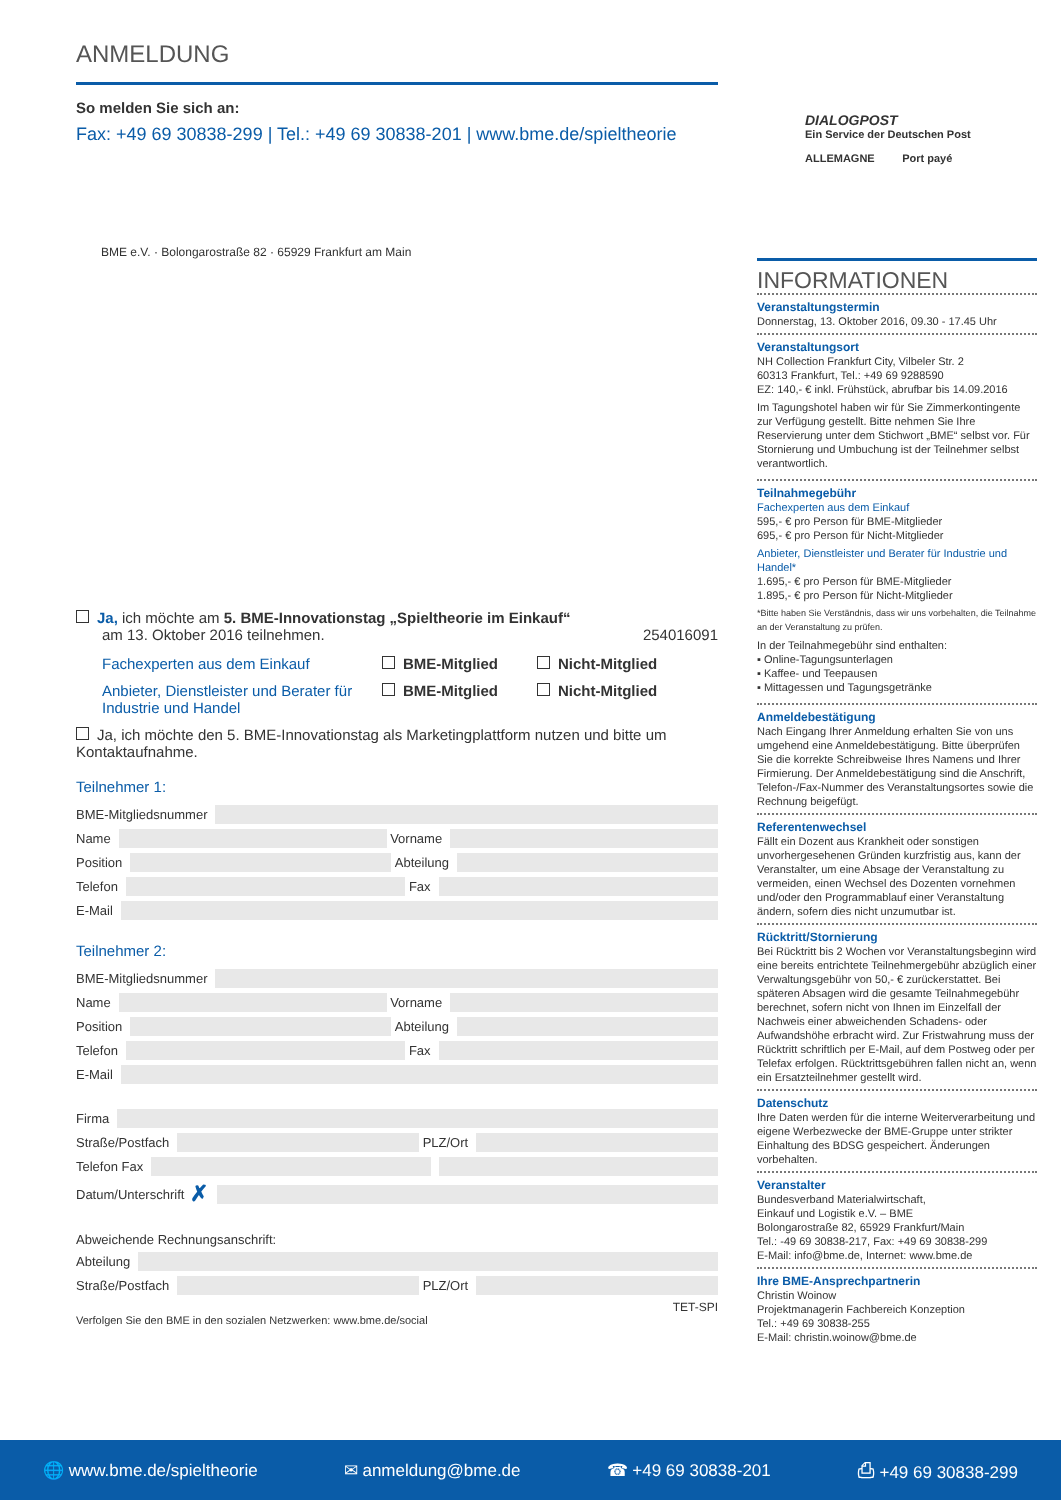ANMELDUNG
So melden Sie sich an:
Fax: +49 69 30838-299 | Tel.: +49 69 30838-201 | www.bme.de/spieltheorie
BME e.V. · Bolongarostraße 82 · 65929 Frankfurt am Main
Ja, ich möchte am 5. BME-Innovationstag „Spieltheorie im Einkauf“
am 13. Oktober 2016 teilnehmen. 254016091
Fachexperten aus dem Einkauf BME-Mitglied Nicht-Mitglied Anbieter, Dienstleister und Berater für Industrie und Handel BME-Mitglied Nicht-Mitglied
Ja, ich möchte den 5. BME-Innovationstag als Marketingplattform nutzen und bitte um Kontaktaufnahme.
Teilnehmer 1:
BME-Mitgliedsnummer
Name Vorname
Position Abteilung
Telefon Fax
E-Mail
Teilnehmer 2:
BME-Mitgliedsnummer
Name Vorname
Position Abteilung
Telefon Fax
E-Mail
Firma
Straße/Postfach PLZ/Ort
Telefon Fax
Datum/Unterschrift ✗
Abweichende Rechnungsanschrift:
Abteilung
Straße/Postfach PLZ/Ort
TET-SPI
Verfolgen Sie den BME in den sozialen Netzwerken: www.bme.de/social
DIALOGPOST
Ein Service der Deutschen Post
ALLEMAGNE Port payé
INFORMATIONEN
Veranstaltungstermin
Donnerstag, 13. Oktober 2016, 09.30 - 17.45 Uhr
Veranstaltungsort
NH Collection Frankfurt City, Vilbeler Str. 2
60313 Frankfurt, Tel.: +49 69 9288590
EZ: 140,- € inkl. Frühstück, abrufbar bis 14.09.2016
Im Tagungshotel haben wir für Sie Zimmerkontingente zur Verfügung gestellt. Bitte nehmen Sie Ihre Reservierung unter dem Stichwort „BME“ selbst vor. Für Stornierung und Umbuchung ist der Teilnehmer selbst verantwortlich.
Teilnahmegebühr
Fachexperten aus dem Einkauf
595,- € pro Person für BME-Mitglieder
695,- € pro Person für Nicht-Mitglieder
Anbieter, Dienstleister und Berater für Industrie und Handel*
1.695,- € pro Person für BME-Mitglieder
1.895,- € pro Person für Nicht-Mitglieder
*Bitte haben Sie Verständnis, dass wir uns vorbehalten, die Teilnahme an der Veranstaltung zu prüfen.
In der Teilnahmegebühr sind enthalten:
▪ Online-Tagungsunterlagen
▪ Kaffee- und Teepausen
▪ Mittagessen und Tagungsgetränke
Anmeldebestätigung
Nach Eingang Ihrer Anmeldung erhalten Sie von uns umgehend eine Anmeldebestätigung. Bitte überprüfen Sie die korrekte Schreibweise Ihres Namens und Ihrer Firmierung. Der Anmeldebestätigung sind die Anschrift, Telefon-/Fax-Nummer des Veranstaltungsortes sowie die Rechnung beigefügt.
Referentenwechsel
Fällt ein Dozent aus Krankheit oder sonstigen unvorhergesehenen Gründen kurzfristig aus, kann der Veranstalter, um eine Absage der Veranstaltung zu vermeiden, einen Wechsel des Dozenten vornehmen und/oder den Programmablauf einer Veranstaltung ändern, sofern dies nicht unzumutbar ist.
Rücktritt/Stornierung
Bei Rücktritt bis 2 Wochen vor Veranstaltungsbeginn wird eine bereits entrichtete Teilnehmergebühr abzüglich einer Verwaltungsgebühr von 50,- € zurückerstattet. Bei späteren Absagen wird die gesamte Teilnahmegebühr berechnet, sofern nicht von Ihnen im Einzelfall der Nachweis einer abweichenden Schadens- oder Aufwandshöhe erbracht wird. Zur Fristwahrung muss der Rücktritt schriftlich per E-Mail, auf dem Postweg oder per Telefax erfolgen. Rücktrittsgebühren fallen nicht an, wenn ein Ersatzteilnehmer gestellt wird.
Datenschutz
Ihre Daten werden für die interne Weiterverarbeitung und eigene Werbezwecke der BME-Gruppe unter strikter Einhaltung des BDSG gespeichert. Änderungen vorbehalten.
Veranstalter
Bundesverband Materialwirtschaft,
Einkauf und Logistik e.V. – BME
Bolongarostraße 82, 65929 Frankfurt/Main
Tel.: -49 69 30838-217, Fax: +49 69 30838-299
E-Mail: info@bme.de, Internet: www.bme.de
Ihre BME-Ansprechpartnerin
Christin Woinow
Projektmanagerin Fachbereich Konzeption
Tel.: +49 69 30838-255
E-Mail: christin.woinow@bme.de
🌐 www.bme.de/spieltheorie ✉ anmeldung@bme.de ☎ +49 69 30838-201 ⎙ +49 69 30838-299